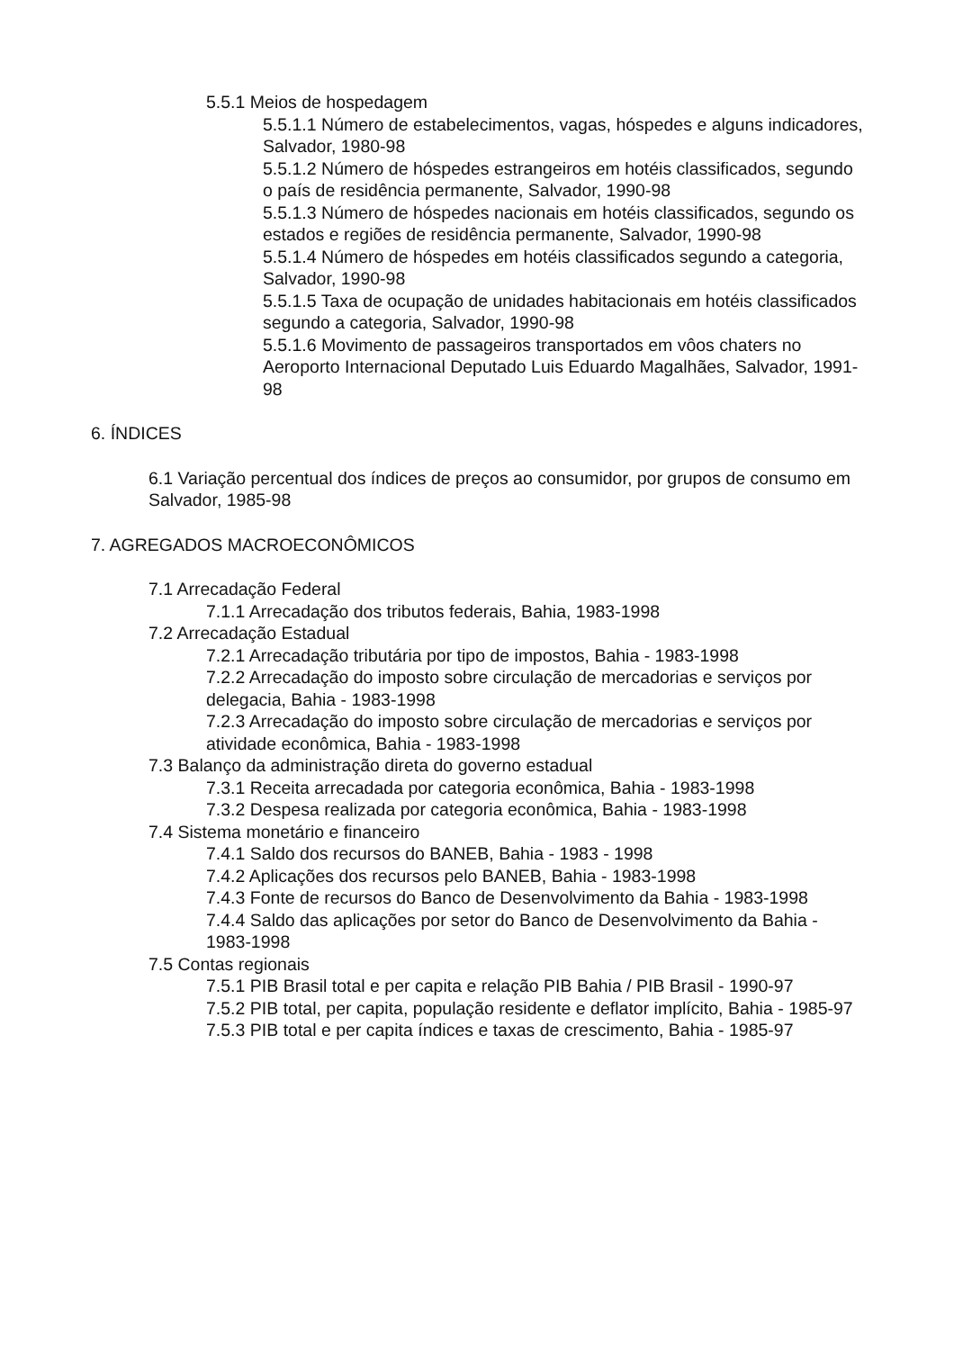5.5.1 Meios de hospedagem
5.5.1.1 Número de estabelecimentos, vagas, hóspedes e alguns indicadores, Salvador, 1980-98
5.5.1.2 Número de hóspedes estrangeiros em hotéis classificados, segundo o país de residência permanente, Salvador, 1990-98
5.5.1.3 Número de hóspedes nacionais em hotéis classificados, segundo os estados e regiões de residência permanente, Salvador, 1990-98
5.5.1.4 Número de hóspedes em hotéis classificados segundo a categoria, Salvador, 1990-98
5.5.1.5 Taxa de ocupação de unidades habitacionais em hotéis classificados segundo a categoria, Salvador, 1990-98
5.5.1.6 Movimento de passageiros transportados em vôos chaters no Aeroporto Internacional Deputado Luis Eduardo Magalhães, Salvador, 1991-98
6. ÍNDICES
6.1 Variação percentual dos índices de preços ao consumidor, por grupos de consumo em Salvador, 1985-98
7. AGREGADOS MACROECONÔMICOS
7.1 Arrecadação Federal
7.1.1 Arrecadação dos tributos federais, Bahia, 1983-1998
7.2 Arrecadação Estadual
7.2.1 Arrecadação tributária por tipo de impostos, Bahia - 1983-1998
7.2.2 Arrecadação do imposto sobre circulação de mercadorias e serviços por delegacia, Bahia - 1983-1998
7.2.3 Arrecadação do imposto sobre circulação de mercadorias e serviços por atividade econômica, Bahia - 1983-1998
7.3 Balanço da administração direta do governo estadual
7.3.1 Receita arrecadada por categoria econômica, Bahia - 1983-1998
7.3.2 Despesa realizada por categoria econômica, Bahia - 1983-1998
7.4 Sistema monetário e financeiro
7.4.1 Saldo dos recursos do BANEB, Bahia - 1983 - 1998
7.4.2 Aplicações dos recursos pelo BANEB, Bahia - 1983-1998
7.4.3 Fonte de recursos do Banco de Desenvolvimento da Bahia - 1983-1998
7.4.4 Saldo das aplicações por setor do Banco de Desenvolvimento da Bahia - 1983-1998
7.5 Contas regionais
7.5.1 PIB Brasil total e per capita e relação PIB Bahia / PIB Brasil - 1990-97
7.5.2 PIB total, per capita, população residente e deflator implícito, Bahia - 1985-97
7.5.3 PIB total e per capita índices e taxas de crescimento, Bahia - 1985-97